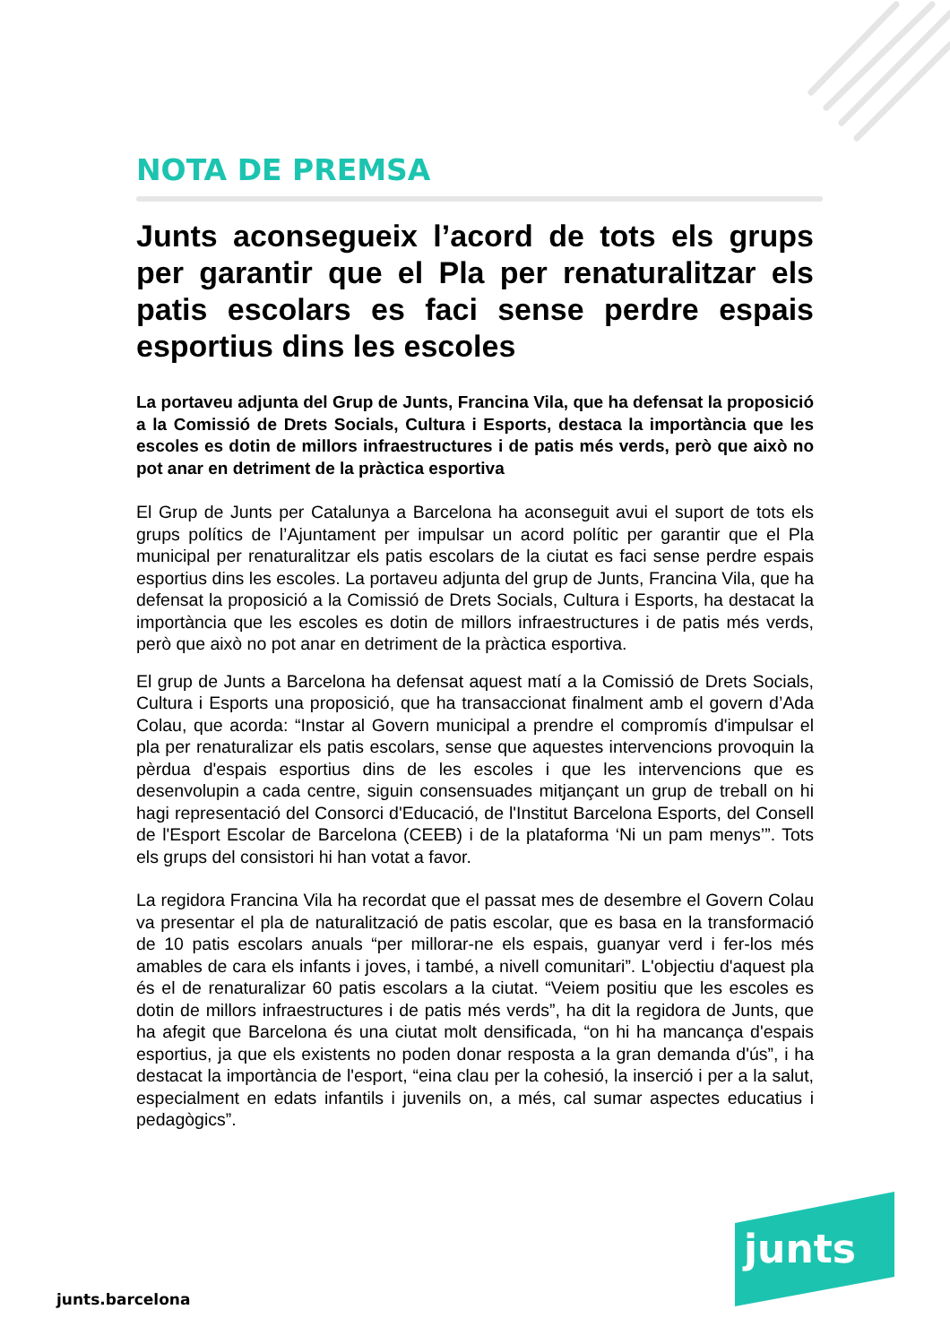NOTA DE PREMSA
Junts aconsegueix l’acord de tots els grups per garantir que el Pla per renaturalitzar els patis escolars es faci sense perdre espais esportius dins les escoles
La portaveu adjunta del Grup de Junts, Francina Vila, que ha defensat la proposició a la Comissió de Drets Socials, Cultura i Esports, destaca la importància que les escoles es dotin de millors infraestructures i de patis més verds, però que això no pot anar en detriment de la pràctica esportiva
El Grup de Junts per Catalunya a Barcelona ha aconseguit avui el suport de tots els grups polítics de l’Ajuntament per impulsar un acord polític per garantir que el Pla municipal per renaturalitzar els patis escolars de la ciutat es faci sense perdre espais esportius dins les escoles. La portaveu adjunta del grup de Junts, Francina Vila, que ha defensat la proposició a la Comissió de Drets Socials, Cultura i Esports, ha destacat la importància que les escoles es dotin de millors infraestructures i de patis més verds, però que això no pot anar en detriment de la pràctica esportiva.
El grup de Junts a Barcelona ha defensat aquest matí a la Comissió de Drets Socials, Cultura i Esports una proposició, que ha transaccionat finalment amb el govern d’Ada Colau, que acorda: “Instar al Govern municipal a prendre el compromís d'impulsar el pla per renaturalizar els patis escolars, sense que aquestes intervencions provoquin la pèrdua d'espais esportius dins de les escoles i que les intervencions que es desenvolupin a cada centre, siguin consensuades mitjançant un grup de treball on hi hagi representació del Consorci d'Educació, de l'Institut Barcelona Esports, del Consell de l'Esport Escolar de Barcelona (CEEB) i de la plataforma ‘Ni un pam menys’”. Tots els grups del consistori hi han votat a favor.
La regidora Francina Vila ha recordat que el passat mes de desembre el Govern Colau va presentar el pla de naturalització de patis escolar, que es basa en la transformació de 10 patis escolars anuals “per millorar-ne els espais, guanyar verd i fer-los més amables de cara els infants i joves, i també, a nivell comunitari”. L'objectiu d'aquest pla és el de renaturalizar 60 patis escolars a la ciutat. “Veiem positiu que les escoles es dotin de millors infraestructures i de patis més verds”, ha dit la regidora de Junts, que ha afegit que Barcelona és una ciutat molt densificada, “on hi ha mancança d'espais esportius, ja que els existents no poden donar resposta a la gran demanda d'ús”, i ha destacat la importància de l'esport, “eina clau per la cohesió, la inserció i per a la salut, especialment en edats infantils i juvenils on, a més, cal sumar aspectes educatius i pedagògics”.
junts
junts.barcelona